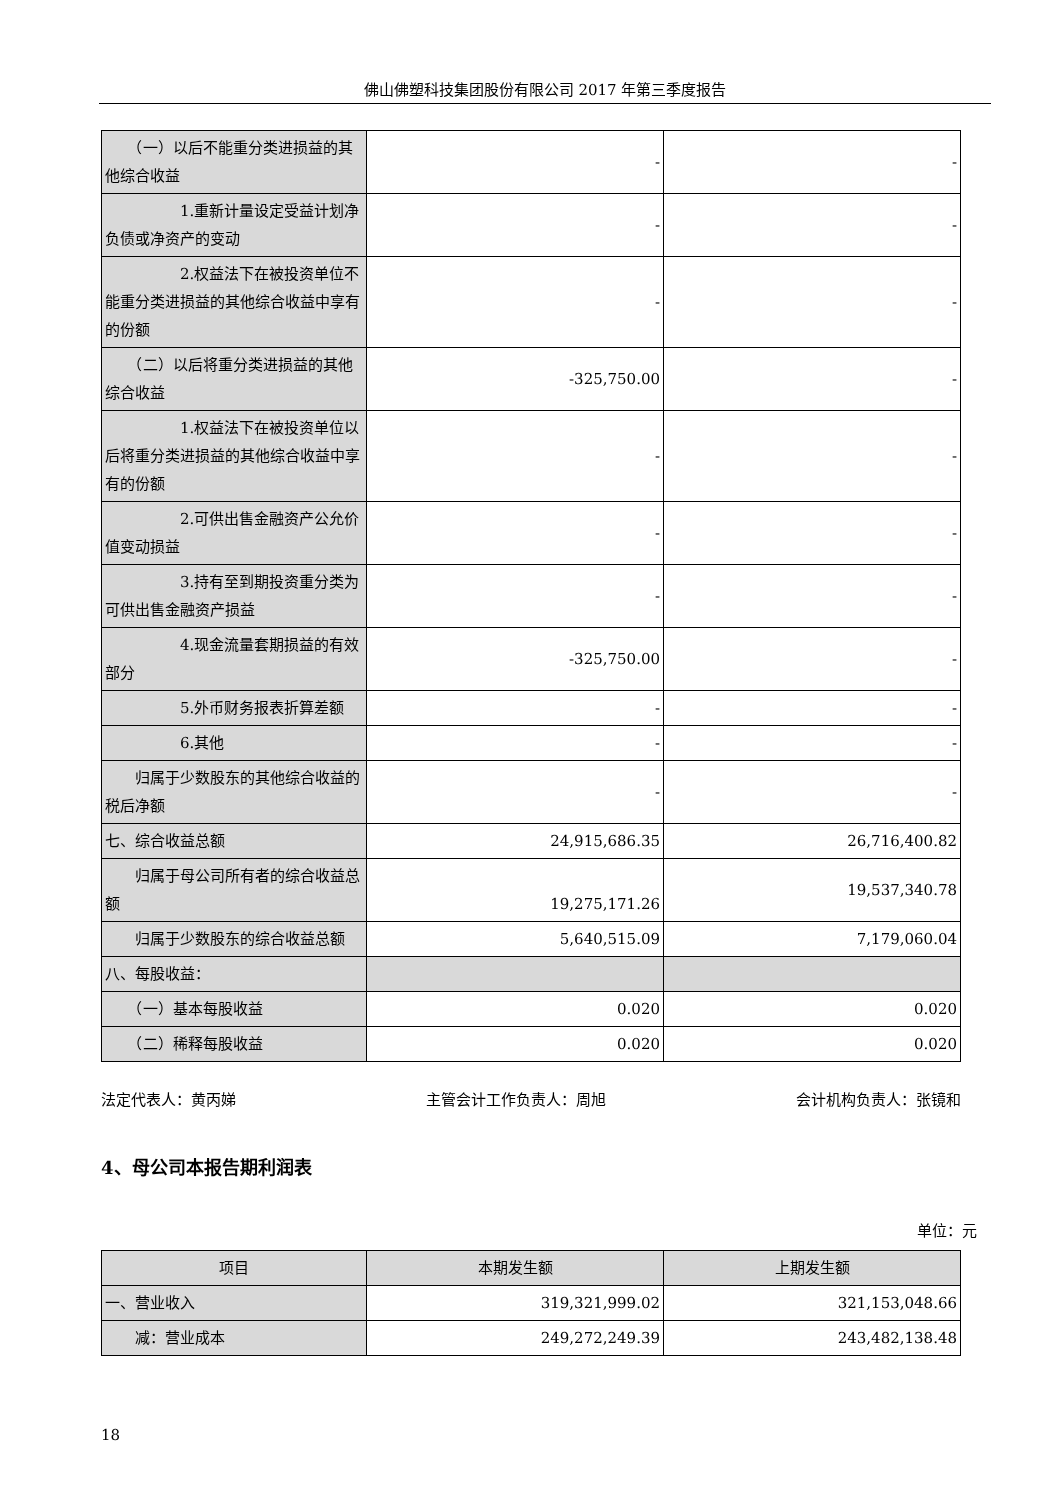佛山佛塑科技集团股份有限公司 2017 年第三季度报告
| （一）以后不能重分类进损益的其他综合收益 | - | - |
| 1.重新计量设定受益计划净负债或净资产的变动 | - | - |
| 2.权益法下在被投资单位不能重分类进损益的其他综合收益中享有的份额 | - | - |
| （二）以后将重分类进损益的其他综合收益 | -325,750.00 | - |
| 1.权益法下在被投资单位以后将重分类进损益的其他综合收益中享有的份额 | - | - |
| 2.可供出售金融资产公允价值变动损益 | - | - |
| 3.持有至到期投资重分类为可供出售金融资产损益 | - | - |
| 4.现金流量套期损益的有效部分 | -325,750.00 | - |
| 5.外币财务报表折算差额 | - | - |
| 6.其他 | - | - |
| 归属于少数股东的其他综合收益的税后净额 | - | - |
| 七、综合收益总额 | 24,915,686.35 | 26,716,400.82 |
| 归属于母公司所有者的综合收益总额 | 19,275,171.26 | 19,537,340.78 |
| 归属于少数股东的综合收益总额 | 5,640,515.09 | 7,179,060.04 |
| 八、每股收益： | | |
| （一）基本每股收益 | 0.020 | 0.020 |
| （二）稀释每股收益 | 0.020 | 0.020 |
法定代表人：黄丙娣 主管会计工作负责人：周旭 会计机构负责人：张镜和
4、母公司本报告期利润表
单位：元
| 项目 | 本期发生额 | 上期发生额 |
| --- | --- | --- |
| 一、营业收入 | 319,321,999.02 | 321,153,048.66 |
| 减：营业成本 | 249,272,249.39 | 243,482,138.48 |
18